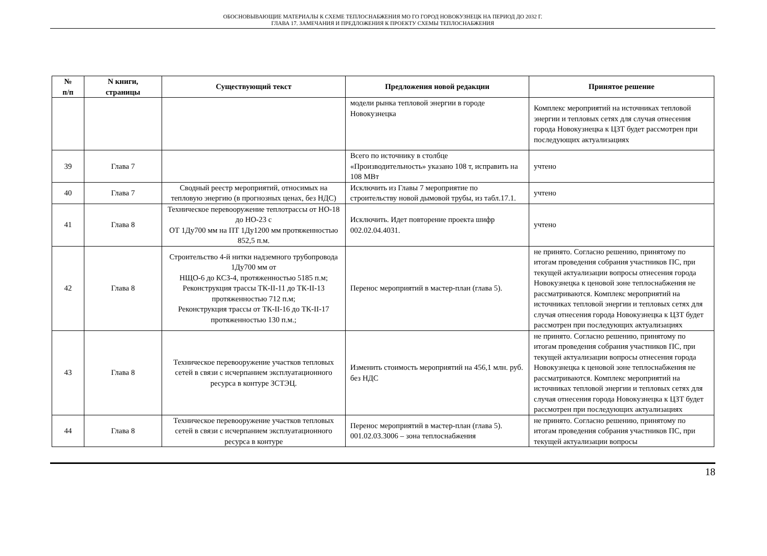ОБОСНОВЫВАЮЩИЕ МАТЕРИАЛЫ К СХЕМЕ ТЕПЛОСНАБЖЕНИЯ МО ГО ГОРОД НОВОКУЗНЕЦК НА ПЕРИОД ДО 2032 Г.
ГЛАВА 17. ЗАМЕЧАНИЯ И ПРЕДЛОЖЕНИЯ К ПРОЕКТУ СХЕМЫ ТЕПЛОСНАБЖЕНИЯ
| № п/п | N книги, страницы | Существующий текст | Предложения новой редакции | Принятое решение |
| --- | --- | --- | --- | --- |
| | | | модели рынка тепловой энергии в городе Новокузнецка | Комплекс мероприятий на источниках тепловой энергии и тепловых сетях для случая отнесения города Новокузнецка к ЦЗТ будет рассмотрен при последующих актуализациях |
| 39 | Глава 7 | | Всего по источнику в столбце «Производительность» указано 108 т, исправить на 108 МВт | учтено |
| 40 | Глава 7 | Сводный реестр мероприятий, относимых на тепловую энергию (в прогнозных ценах, без НДС) | Исключить из Главы 7 мероприятие по строительству новой дымовой трубы, из табл.17.1. | учтено |
| 41 | Глава 8 | Техническое перевооружение теплотрассы от НО-18 до НО-23 с ОТ 1Ду700 мм на ПТ 1Ду1200 мм протяженностью 852,5 п.м. | Исключить. Идет повторение проекта шифр 002.02.04.4031. | учтено |
| 42 | Глава 8 | Строительство 4-й нитки надземного трубопровода 1Ду700 мм от НЩО-6 до КСЗ-4, протяженностью 5185 п.м; Реконструкция трассы ТК-II-11 до ТК-II-13 протяженностью 712 п.м; Реконструкция трассы от ТК-II-16 до ТК-II-17 протяженностью 130 п.м.; | Перенос мероприятий в мастер-план (глава 5). | не принято. Согласно решению, принятому по итогам проведения собрания участников ПС, при текущей актуализации вопросы отнесения города Новокузнецка к ценовой зоне теплоснабжения не рассматриваются. Комплекс мероприятий на источниках тепловой энергии и тепловых сетях для случая отнесения города Новокузнецка к ЦЗТ будет рассмотрен при последующих актуализациях |
| 43 | Глава 8 | Техническое перевооружение участков тепловых сетей в связи с исчерпанием эксплуатационного ресурса в контуре ЗСТЭЦ. | Изменить стоимость мероприятий на 456,1 млн. руб. без НДС | не принято. Согласно решению, принятому по итогам проведения собрания участников ПС, при текущей актуализации вопросы отнесения города Новокузнецка к ценовой зоне теплоснабжения не рассматриваются. Комплекс мероприятий на источниках тепловой энергии и тепловых сетях для случая отнесения города Новокузнецка к ЦЗТ будет рассмотрен при последующих актуализациях |
| 44 | Глава 8 | Техническое перевооружение участков тепловых сетей в связи с исчерпанием эксплуатационного ресурса в контуре | Перенос мероприятий в мастер-план (глава 5). 001.02.03.3006 – зона теплоснабжения | не принято. Согласно решению, принятому по итогам проведения собрания участников ПС, при текущей актуализации вопросы |
18